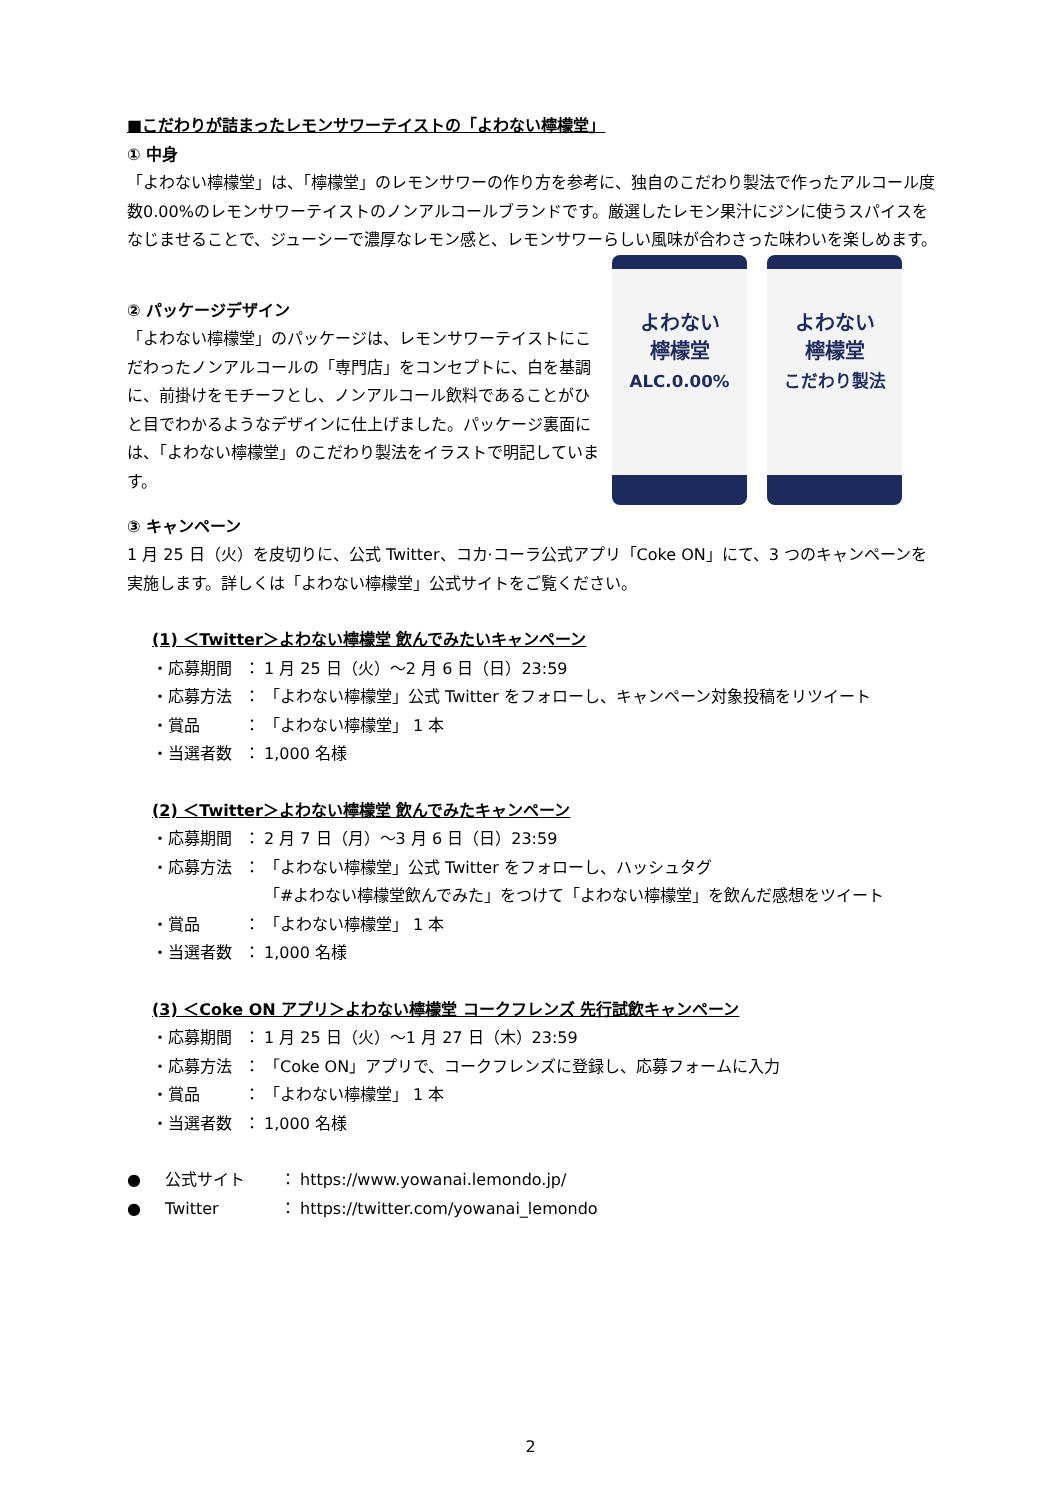■こだわりが詰まったレモンサワーテイストの「よわない檸檬堂」
① 中身
「よわない檸檬堂」は、「檸檬堂」のレモンサワーの作り方を参考に、独自のこだわり製法で作ったアルコール度数0.00%のレモンサワーテイストのノンアルコールブランドです。厳選したレモン果汁にジンに使うスパイスをなじませることで、ジューシーで濃厚なレモン感と、レモンサワーらしい風味が合わさった味わいを楽しめます。
② パッケージデザイン
「よわない檸檬堂」のパッケージは、レモンサワーテイストにこだわったノンアルコールの「専門店」をコンセプトに、白を基調に、前掛けをモチーフとし、ノンアルコール飲料であることがひと目でわかるようなデザインに仕上げました。パッケージ裏面には、「よわない檸檬堂」のこだわり製法をイラストで明記しています。
よわない
檸檬堂
ALC.0.00%
よわない
檸檬堂
こだわり製法
③ キャンペーン
1 月 25 日（火）を皮切りに、公式 Twitter、コカ·コーラ公式アプリ「Coke ON」にて、3 つのキャンペーンを実施します。詳しくは「よわない檸檬堂」公式サイトをご覧ください。
(1) ＜Twitter＞よわない檸檬堂 飲んでみたいキャンペーン
・応募期間 ： 1 月 25 日（火）～2 月 6 日（日）23:59
・応募方法 ： 「よわない檸檬堂」公式 Twitter をフォローし、キャンペーン対象投稿をリツイート
・賞品 ： 「よわない檸檬堂」 1 本
・当選者数 ： 1,000 名様
(2) ＜Twitter＞よわない檸檬堂 飲んでみたキャンペーン
・応募期間 ： 2 月 7 日（月）～3 月 6 日（日）23:59
・応募方法 ： 「よわない檸檬堂」公式 Twitter をフォローし、ハッシュタグ
「#よわない檸檬堂飲んでみた」をつけて「よわない檸檬堂」を飲んだ感想をツイート
・賞品 ： 「よわない檸檬堂」 1 本
・当選者数 ： 1,000 名様
(3) ＜Coke ON アプリ＞よわない檸檬堂 コークフレンズ 先行試飲キャンペーン
・応募期間 ： 1 月 25 日（火）～1 月 27 日（木）23:59
・応募方法 ： 「Coke ON」アプリで、コークフレンズに登録し、応募フォームに入力
・賞品 ： 「よわない檸檬堂」 1 本
・当選者数 ： 1,000 名様
● 公式サイト ： https://www.yowanai.lemondo.jp/
● Twitter ： https://twitter.com/yowanai_lemondo
2